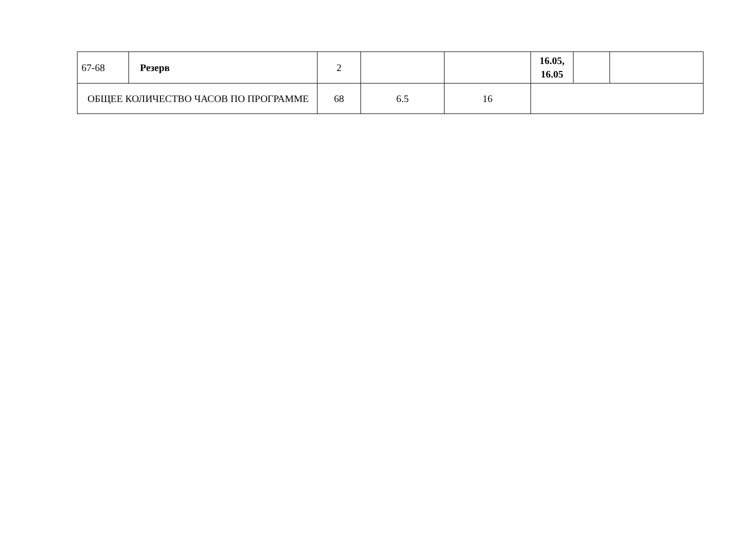| 67-68 | Резерв | 2 | | | 16.05, 16.05 | | |
| ОБЩЕЕ КОЛИЧЕСТВО ЧАСОВ ПО ПРОГРАММЕ | | 68 | 6.5 | 16 | | | |